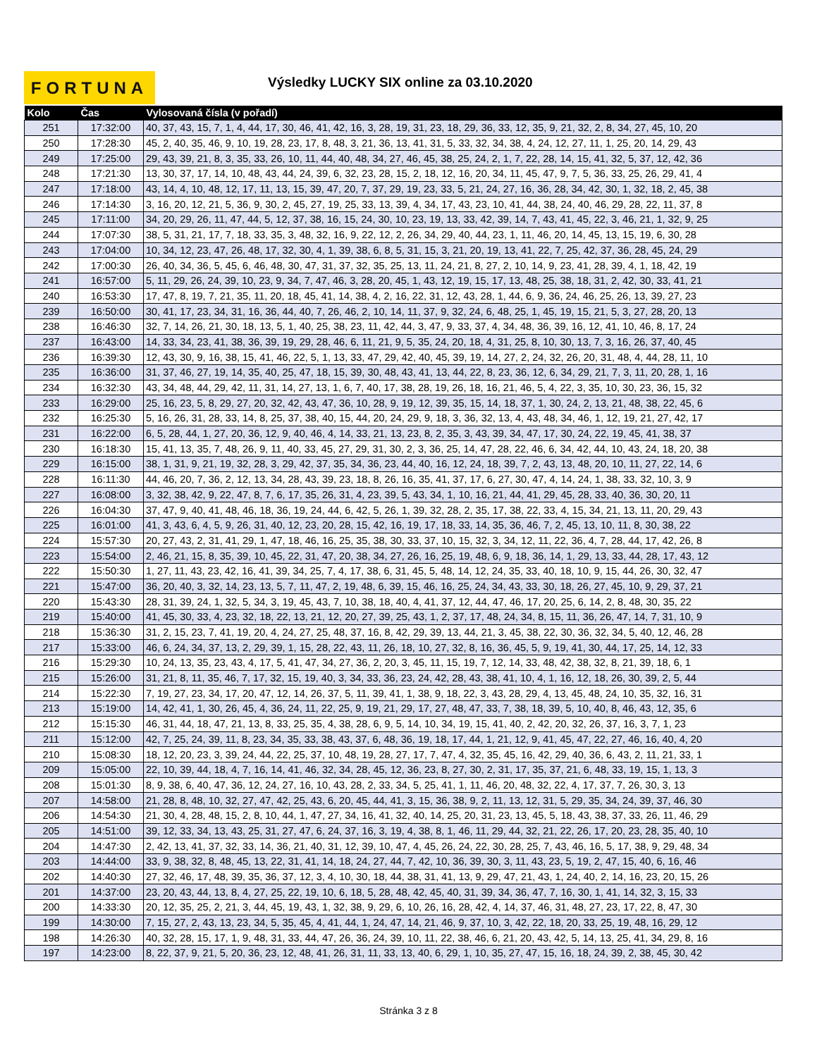FORTUNA
Výsledky LUCKY SIX online za 03.10.2020
| Kolo | Čas | Vylosovaná čísla (v pořadí) |
| --- | --- | --- |
| 251 | 17:32:00 | 40, 37, 43, 15, 7, 1, 4, 44, 17, 30, 46, 41, 42, 16, 3, 28, 19, 31, 23, 18, 29, 36, 33, 12, 35, 9, 21, 32, 2, 8, 34, 27, 45, 10, 20 |
| 250 | 17:28:30 | 45, 2, 40, 35, 46, 9, 10, 19, 28, 23, 17, 8, 48, 3, 21, 36, 13, 41, 31, 5, 33, 32, 34, 38, 4, 24, 12, 27, 11, 1, 25, 20, 14, 29, 43 |
| 249 | 17:25:00 | 29, 43, 39, 21, 8, 3, 35, 33, 26, 10, 11, 44, 40, 48, 34, 27, 46, 45, 38, 25, 24, 2, 1, 7, 22, 28, 14, 15, 41, 32, 5, 37, 12, 42, 36 |
| 248 | 17:21:30 | 13, 30, 37, 17, 14, 10, 48, 43, 44, 24, 39, 6, 32, 23, 28, 15, 2, 18, 12, 16, 20, 34, 11, 45, 47, 9, 7, 5, 36, 33, 25, 26, 29, 41, 4 |
| 247 | 17:18:00 | 43, 14, 4, 10, 48, 12, 17, 11, 13, 15, 39, 47, 20, 7, 37, 29, 19, 23, 33, 5, 21, 24, 27, 16, 36, 28, 34, 42, 30, 1, 32, 18, 2, 45, 38 |
| 246 | 17:14:30 | 3, 16, 20, 12, 21, 5, 36, 9, 30, 2, 45, 27, 19, 25, 33, 13, 39, 4, 34, 17, 43, 23, 10, 41, 44, 38, 24, 40, 46, 29, 28, 22, 11, 37, 8 |
| 245 | 17:11:00 | 34, 20, 29, 26, 11, 47, 44, 5, 12, 37, 38, 16, 15, 24, 30, 10, 23, 19, 13, 33, 42, 39, 14, 7, 43, 41, 45, 22, 3, 46, 21, 1, 32, 9, 25 |
| 244 | 17:07:30 | 38, 5, 31, 21, 17, 7, 18, 33, 35, 3, 48, 32, 16, 9, 22, 12, 2, 26, 34, 29, 40, 44, 23, 1, 11, 46, 20, 14, 45, 13, 15, 19, 6, 30, 28 |
| 243 | 17:04:00 | 10, 34, 12, 23, 47, 26, 48, 17, 32, 30, 4, 1, 39, 38, 6, 8, 5, 31, 15, 3, 21, 20, 19, 13, 41, 22, 7, 25, 42, 37, 36, 28, 45, 24, 29 |
| 242 | 17:00:30 | 26, 40, 34, 36, 5, 45, 6, 46, 48, 30, 47, 31, 37, 32, 35, 25, 13, 11, 24, 21, 8, 27, 2, 10, 14, 9, 23, 41, 28, 39, 4, 1, 18, 42, 19 |
| 241 | 16:57:00 | 5, 11, 29, 26, 24, 39, 10, 23, 9, 34, 7, 47, 46, 3, 28, 20, 45, 1, 43, 12, 19, 15, 17, 13, 48, 25, 38, 18, 31, 2, 42, 30, 33, 41, 21 |
| 240 | 16:53:30 | 17, 47, 8, 19, 7, 21, 35, 11, 20, 18, 45, 41, 14, 38, 4, 2, 16, 22, 31, 12, 43, 28, 1, 44, 6, 9, 36, 24, 46, 25, 26, 13, 39, 27, 23 |
| 239 | 16:50:00 | 30, 41, 17, 23, 34, 31, 16, 36, 44, 40, 7, 26, 46, 2, 10, 14, 11, 37, 9, 32, 24, 6, 48, 25, 1, 45, 19, 15, 21, 5, 3, 27, 28, 20, 13 |
| 238 | 16:46:30 | 32, 7, 14, 26, 21, 30, 18, 13, 5, 1, 40, 25, 38, 23, 11, 42, 44, 3, 47, 9, 33, 37, 4, 34, 48, 36, 39, 16, 12, 41, 10, 46, 8, 17, 24 |
| 237 | 16:43:00 | 14, 33, 34, 23, 41, 38, 36, 39, 19, 29, 28, 46, 6, 11, 21, 9, 5, 35, 24, 20, 18, 4, 31, 25, 8, 10, 30, 13, 7, 3, 16, 26, 37, 40, 45 |
| 236 | 16:39:30 | 12, 43, 30, 9, 16, 38, 15, 41, 46, 22, 5, 1, 13, 33, 47, 29, 42, 40, 45, 39, 19, 14, 27, 2, 24, 32, 26, 20, 31, 48, 4, 44, 28, 11, 10 |
| 235 | 16:36:00 | 31, 37, 46, 27, 19, 14, 35, 40, 25, 47, 18, 15, 39, 30, 48, 43, 41, 13, 44, 22, 8, 23, 36, 12, 6, 34, 29, 21, 7, 3, 11, 20, 28, 1, 16 |
| 234 | 16:32:30 | 43, 34, 48, 44, 29, 42, 11, 31, 14, 27, 13, 1, 6, 7, 40, 17, 38, 28, 19, 26, 18, 16, 21, 46, 5, 4, 22, 3, 35, 10, 30, 23, 36, 15, 32 |
| 233 | 16:29:00 | 25, 16, 23, 5, 8, 29, 27, 20, 32, 42, 43, 47, 36, 10, 28, 9, 19, 12, 39, 35, 15, 14, 18, 37, 1, 30, 24, 2, 13, 21, 48, 38, 22, 45, 6 |
| 232 | 16:25:30 | 5, 16, 26, 31, 28, 33, 14, 8, 25, 37, 38, 40, 15, 44, 20, 24, 29, 9, 18, 3, 36, 32, 13, 4, 43, 48, 34, 46, 1, 12, 19, 21, 27, 42, 17 |
| 231 | 16:22:00 | 6, 5, 28, 44, 1, 27, 20, 36, 12, 9, 40, 46, 4, 14, 33, 21, 13, 23, 8, 2, 35, 3, 43, 39, 34, 47, 17, 30, 24, 22, 19, 45, 41, 38, 37 |
| 230 | 16:18:30 | 15, 41, 13, 35, 7, 48, 26, 9, 11, 40, 33, 45, 27, 29, 31, 30, 2, 3, 36, 25, 14, 47, 28, 22, 46, 6, 34, 42, 44, 10, 43, 24, 18, 20, 38 |
| 229 | 16:15:00 | 38, 1, 31, 9, 21, 19, 32, 28, 3, 29, 42, 37, 35, 34, 36, 23, 44, 40, 16, 12, 24, 18, 39, 7, 2, 43, 13, 48, 20, 10, 11, 27, 22, 14, 6 |
| 228 | 16:11:30 | 44, 46, 20, 7, 36, 2, 12, 13, 34, 28, 43, 39, 23, 18, 8, 26, 16, 35, 41, 37, 17, 6, 27, 30, 47, 4, 14, 24, 1, 38, 33, 32, 10, 3, 9 |
| 227 | 16:08:00 | 3, 32, 38, 42, 9, 22, 47, 8, 7, 6, 17, 35, 26, 31, 4, 23, 39, 5, 43, 34, 1, 10, 16, 21, 44, 41, 29, 45, 28, 33, 40, 36, 30, 20, 11 |
| 226 | 16:04:30 | 37, 47, 9, 40, 41, 48, 46, 18, 36, 19, 24, 44, 6, 42, 5, 26, 1, 39, 32, 28, 2, 35, 17, 38, 22, 33, 4, 15, 34, 21, 13, 11, 20, 29, 43 |
| 225 | 16:01:00 | 41, 3, 43, 6, 4, 5, 9, 26, 31, 40, 12, 23, 20, 28, 15, 42, 16, 19, 17, 18, 33, 14, 35, 36, 46, 7, 2, 45, 13, 10, 11, 8, 30, 38, 22 |
| 224 | 15:57:30 | 20, 27, 43, 2, 31, 41, 29, 1, 47, 18, 46, 16, 25, 35, 38, 30, 33, 37, 10, 15, 32, 3, 34, 12, 11, 22, 36, 4, 7, 28, 44, 17, 42, 26, 8 |
| 223 | 15:54:00 | 2, 46, 21, 15, 8, 35, 39, 10, 45, 22, 31, 47, 20, 38, 34, 27, 26, 16, 25, 19, 48, 6, 9, 18, 36, 14, 1, 29, 13, 33, 44, 28, 17, 43, 12 |
| 222 | 15:50:30 | 1, 27, 11, 43, 23, 42, 16, 41, 39, 34, 25, 7, 4, 17, 38, 6, 31, 45, 5, 48, 14, 12, 24, 35, 33, 40, 18, 10, 9, 15, 44, 26, 30, 32, 47 |
| 221 | 15:47:00 | 36, 20, 40, 3, 32, 14, 23, 13, 5, 7, 11, 47, 2, 19, 48, 6, 39, 15, 46, 16, 25, 24, 34, 43, 33, 30, 18, 26, 27, 45, 10, 9, 29, 37, 21 |
| 220 | 15:43:30 | 28, 31, 39, 24, 1, 32, 5, 34, 3, 19, 45, 43, 7, 10, 38, 18, 40, 4, 41, 37, 12, 44, 47, 46, 17, 20, 25, 6, 14, 2, 8, 48, 30, 35, 22 |
| 219 | 15:40:00 | 41, 45, 30, 33, 4, 23, 32, 18, 22, 13, 21, 12, 20, 27, 39, 25, 43, 1, 2, 37, 17, 48, 24, 34, 8, 15, 11, 36, 26, 47, 14, 7, 31, 10, 9 |
| 218 | 15:36:30 | 31, 2, 15, 23, 7, 41, 19, 20, 4, 24, 27, 25, 48, 37, 16, 8, 42, 29, 39, 13, 44, 21, 3, 45, 38, 22, 30, 36, 32, 34, 5, 40, 12, 46, 28 |
| 217 | 15:33:00 | 46, 6, 24, 34, 37, 13, 2, 29, 39, 1, 15, 28, 22, 43, 11, 26, 18, 10, 27, 32, 8, 16, 36, 45, 5, 9, 19, 41, 30, 44, 17, 25, 14, 12, 33 |
| 216 | 15:29:30 | 10, 24, 13, 35, 23, 43, 4, 17, 5, 41, 47, 34, 27, 36, 2, 20, 3, 45, 11, 15, 19, 7, 12, 14, 33, 48, 42, 38, 32, 8, 21, 39, 18, 6, 1 |
| 215 | 15:26:00 | 31, 21, 8, 11, 35, 46, 7, 17, 32, 15, 19, 40, 3, 34, 33, 36, 23, 24, 42, 28, 43, 38, 41, 10, 4, 1, 16, 12, 18, 26, 30, 39, 2, 5, 44 |
| 214 | 15:22:30 | 7, 19, 27, 23, 34, 17, 20, 47, 12, 14, 26, 37, 5, 11, 39, 41, 1, 38, 9, 18, 22, 3, 43, 28, 29, 4, 13, 45, 48, 24, 10, 35, 32, 16, 31 |
| 213 | 15:19:00 | 14, 42, 41, 1, 30, 26, 45, 4, 36, 24, 11, 22, 25, 9, 19, 21, 29, 17, 27, 48, 47, 33, 7, 38, 18, 39, 5, 10, 40, 8, 46, 43, 12, 35, 6 |
| 212 | 15:15:30 | 46, 31, 44, 18, 47, 21, 13, 8, 33, 25, 35, 4, 38, 28, 6, 9, 5, 14, 10, 34, 19, 15, 41, 40, 2, 42, 20, 32, 26, 37, 16, 3, 7, 1, 23 |
| 211 | 15:12:00 | 42, 7, 25, 24, 39, 11, 8, 23, 34, 35, 33, 38, 43, 37, 6, 48, 36, 19, 18, 17, 44, 1, 21, 12, 9, 41, 45, 47, 22, 27, 46, 16, 40, 4, 20 |
| 210 | 15:08:30 | 18, 12, 20, 23, 3, 39, 24, 44, 22, 25, 37, 10, 48, 19, 28, 27, 17, 7, 47, 4, 32, 35, 45, 16, 42, 29, 40, 36, 6, 43, 2, 11, 21, 33, 1 |
| 209 | 15:05:00 | 22, 10, 39, 44, 18, 4, 7, 16, 14, 41, 46, 32, 34, 28, 45, 12, 36, 23, 8, 27, 30, 2, 31, 17, 35, 37, 21, 6, 48, 33, 19, 15, 1, 13, 3 |
| 208 | 15:01:30 | 8, 9, 38, 6, 40, 47, 36, 12, 24, 27, 16, 10, 43, 28, 2, 33, 34, 5, 25, 41, 1, 11, 46, 20, 48, 32, 22, 4, 17, 37, 7, 26, 30, 3, 13 |
| 207 | 14:58:00 | 21, 28, 8, 48, 10, 32, 27, 47, 42, 25, 43, 6, 20, 45, 44, 41, 3, 15, 36, 38, 9, 2, 11, 13, 12, 31, 5, 29, 35, 34, 24, 39, 37, 46, 30 |
| 206 | 14:54:30 | 21, 30, 4, 28, 48, 15, 2, 8, 10, 44, 1, 47, 27, 34, 16, 41, 32, 40, 14, 25, 20, 31, 23, 13, 45, 5, 18, 43, 38, 37, 33, 26, 11, 46, 29 |
| 205 | 14:51:00 | 39, 12, 33, 34, 13, 43, 25, 31, 27, 47, 6, 24, 37, 16, 3, 19, 4, 38, 8, 1, 46, 11, 29, 44, 32, 21, 22, 26, 17, 20, 23, 28, 35, 40, 10 |
| 204 | 14:47:30 | 2, 42, 13, 41, 37, 32, 33, 14, 36, 21, 40, 31, 12, 39, 10, 47, 4, 45, 26, 24, 22, 30, 28, 25, 7, 43, 46, 16, 5, 17, 38, 9, 29, 48, 34 |
| 203 | 14:44:00 | 33, 9, 38, 32, 8, 48, 45, 13, 22, 31, 41, 14, 18, 24, 27, 44, 7, 42, 10, 36, 39, 30, 3, 11, 43, 23, 5, 19, 2, 47, 15, 40, 6, 16, 46 |
| 202 | 14:40:30 | 27, 32, 46, 17, 48, 39, 35, 36, 37, 12, 3, 4, 10, 30, 18, 44, 38, 31, 41, 13, 9, 29, 47, 21, 43, 1, 24, 40, 2, 14, 16, 23, 20, 15, 26 |
| 201 | 14:37:00 | 23, 20, 43, 44, 13, 8, 4, 27, 25, 22, 19, 10, 6, 18, 5, 28, 48, 42, 45, 40, 31, 39, 34, 36, 47, 7, 16, 30, 1, 41, 14, 32, 3, 15, 33 |
| 200 | 14:33:30 | 20, 12, 35, 25, 2, 21, 3, 44, 45, 19, 43, 1, 32, 38, 9, 29, 6, 10, 26, 16, 28, 42, 4, 14, 37, 46, 31, 48, 27, 23, 17, 22, 8, 47, 30 |
| 199 | 14:30:00 | 7, 15, 27, 2, 43, 13, 23, 34, 5, 35, 45, 4, 41, 44, 1, 24, 47, 14, 21, 46, 9, 37, 10, 3, 42, 22, 18, 20, 33, 25, 19, 48, 16, 29, 12 |
| 198 | 14:26:30 | 40, 32, 28, 15, 17, 1, 9, 48, 31, 33, 44, 47, 26, 36, 24, 39, 10, 11, 22, 38, 46, 6, 21, 20, 43, 42, 5, 14, 13, 25, 41, 34, 29, 8, 16 |
| 197 | 14:23:00 | 8, 22, 37, 9, 21, 5, 20, 36, 23, 12, 48, 41, 26, 31, 11, 33, 13, 40, 6, 29, 1, 10, 35, 27, 47, 15, 16, 18, 24, 39, 2, 38, 45, 30, 42 |
Stránka 3 z 8